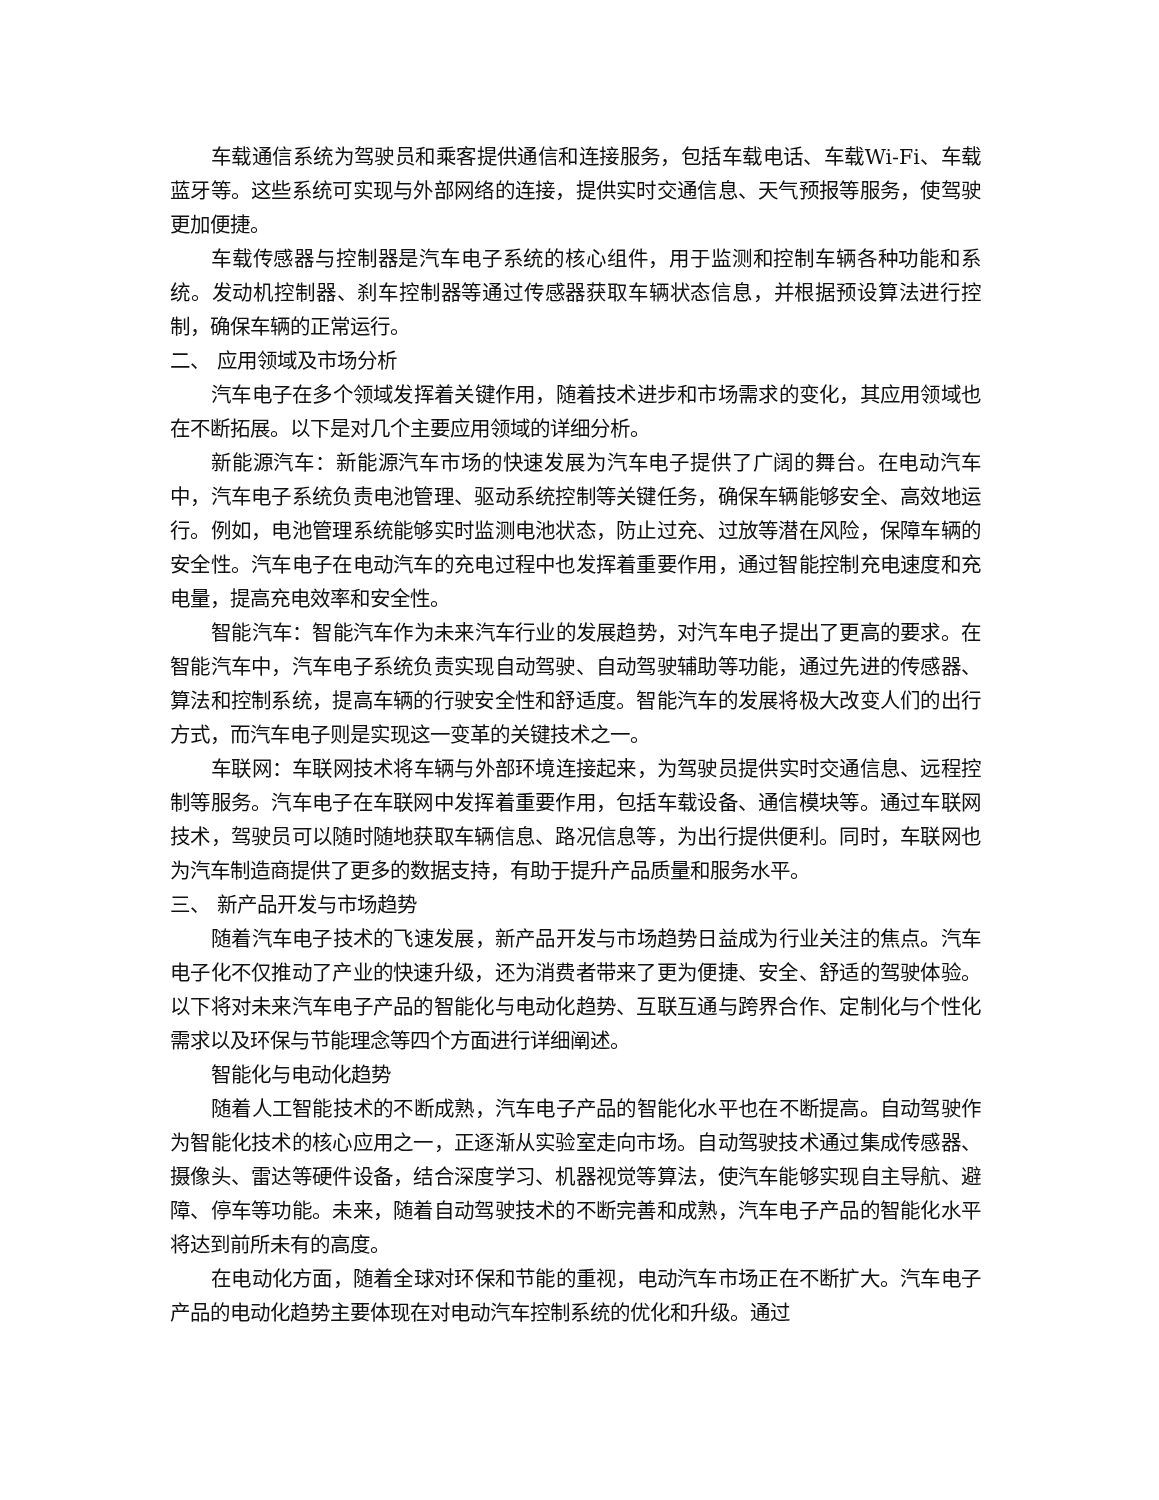车载通信系统为驾驶员和乘客提供通信和连接服务，包括车载电话、车载Wi-Fi、车载蓝牙等。这些系统可实现与外部网络的连接，提供实时交通信息、天气预报等服务，使驾驶更加便捷。
车载传感器与控制器是汽车电子系统的核心组件，用于监测和控制车辆各种功能和系统。发动机控制器、刹车控制器等通过传感器获取车辆状态信息，并根据预设算法进行控制，确保车辆的正常运行。
二、 应用领域及市场分析
汽车电子在多个领域发挥着关键作用，随着技术进步和市场需求的变化，其应用领域也在不断拓展。以下是对几个主要应用领域的详细分析。
新能源汽车：新能源汽车市场的快速发展为汽车电子提供了广阔的舞台。在电动汽车中，汽车电子系统负责电池管理、驱动系统控制等关键任务，确保车辆能够安全、高效地运行。例如，电池管理系统能够实时监测电池状态，防止过充、过放等潜在风险，保障车辆的安全性。汽车电子在电动汽车的充电过程中也发挥着重要作用，通过智能控制充电速度和充电量，提高充电效率和安全性。
智能汽车：智能汽车作为未来汽车行业的发展趋势，对汽车电子提出了更高的要求。在智能汽车中，汽车电子系统负责实现自动驾驶、自动驾驶辅助等功能，通过先进的传感器、算法和控制系统，提高车辆的行驶安全性和舒适度。智能汽车的发展将极大改变人们的出行方式，而汽车电子则是实现这一变革的关键技术之一。
车联网：车联网技术将车辆与外部环境连接起来，为驾驶员提供实时交通信息、远程控制等服务。汽车电子在车联网中发挥着重要作用，包括车载设备、通信模块等。通过车联网技术，驾驶员可以随时随地获取车辆信息、路况信息等，为出行提供便利。同时，车联网也为汽车制造商提供了更多的数据支持，有助于提升产品质量和服务水平。
三、 新产品开发与市场趋势
随着汽车电子技术的飞速发展，新产品开发与市场趋势日益成为行业关注的焦点。汽车电子化不仅推动了产业的快速升级，还为消费者带来了更为便捷、安全、舒适的驾驶体验。以下将对未来汽车电子产品的智能化与电动化趋势、互联互通与跨界合作、定制化与个性化需求以及环保与节能理念等四个方面进行详细阐述。
智能化与电动化趋势
随着人工智能技术的不断成熟，汽车电子产品的智能化水平也在不断提高。自动驾驶作为智能化技术的核心应用之一，正逐渐从实验室走向市场。自动驾驶技术通过集成传感器、摄像头、雷达等硬件设备，结合深度学习、机器视觉等算法，使汽车能够实现自主导航、避障、停车等功能。未来，随着自动驾驶技术的不断完善和成熟，汽车电子产品的智能化水平将达到前所未有的高度。
在电动化方面，随着全球对环保和节能的重视，电动汽车市场正在不断扩大。汽车电子产品的电动化趋势主要体现在对电动汽车控制系统的优化和升级。通过